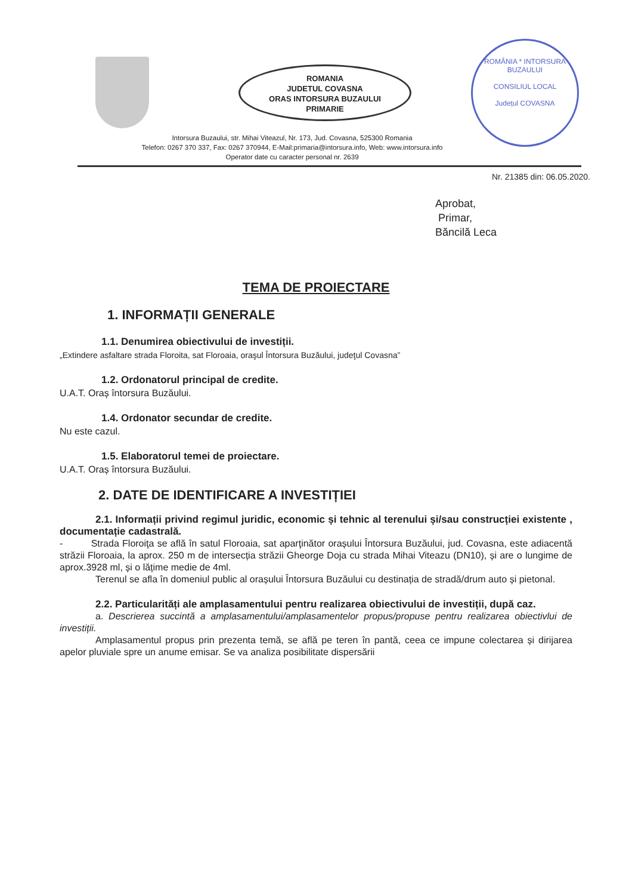ROMANIA
JUDETUL COVASNA
ORAS INTORSURA BUZAULUI
PRIMARIE
ROMÂNIA * INTORSURA BUZAULUI
CONSILIUL LOCAL
Județul COVASNA
Intorsura Buzaului, str. Mihai Viteazul, Nr. 173, Jud. Covasna, 525300 Romania
Telefon: 0267 370 337, Fax: 0267 370944, E-Mail:primaria@intorsura.info, Web: www.intorsura.info
Operator date cu caracter personal nr. 2639
Nr. 21385 din: 06.05.2020.
Aprobat,
Primar,
Băncilă Leca
TEMA DE PROIECTARE
1. INFORMAȚII GENERALE
1.1. Denumirea obiectivului de investiții.
„Extindere asfaltare strada Floroita, sat Floroaia, oraşul Întorsura Buzăului, judeţul Covasna”
1.2. Ordonatorul principal de credite.
U.A.T. Oraș întorsura Buzăului.
1.4. Ordonator secundar de credite.
Nu este cazul.
1.5. Elaboratorul temei de proiectare.
U.A.T. Oraș întorsura Buzăului.
2. DATE DE IDENTIFICARE A INVESTIȚIEI
2.1. Informații privind regimul juridic, economic și tehnic al terenului și/sau construcției existente , documentație cadastrală.
- Strada Floroiţa se află în satul Floroaia, sat aparţinător orașului Întorsura Buzăului, jud. Covasna, este adiacentă străzii Floroaia, la aprox. 250 m de intersecția străzii Gheorge Doja cu strada Mihai Viteazu (DN10), și are o lungime de aprox.3928 ml, și o lățime medie de 4ml.
Terenul se afla în domeniul public al orașului Întorsura Buzăului cu destinația de stradă/drum auto și pietonal.
2.2. Particularități ale amplasamentului pentru realizarea obiectivului de investiții, după caz.
a. Descrierea succintă a amplasamentului/amplasamentelor propus/propuse pentru realizarea obiectivlui de investiții.
Amplasamentul propus prin prezenta temă, se află pe teren în pantă, ceea ce impune colectarea și dirijarea apelor pluviale spre un anume emisar. Se va analiza posibilitate dispersării